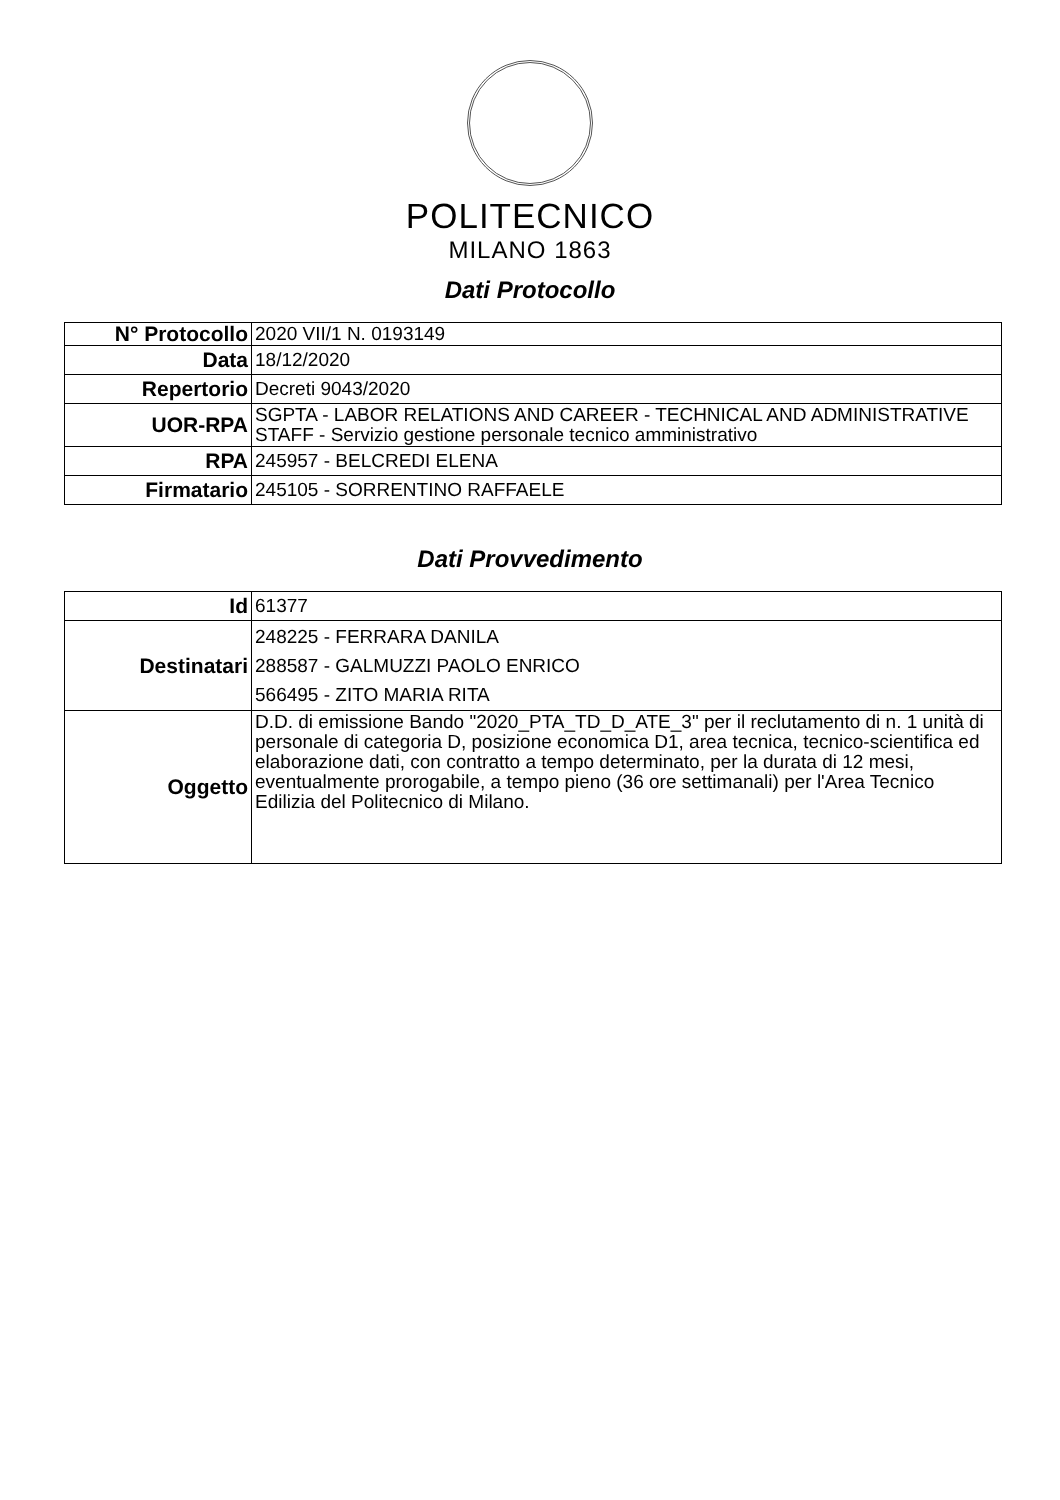POLITECNICO
MILANO 1863
Dati Protocollo
| N° Protocollo | 2020 VII/1 N. 0193149 |
| Data | 18/12/2020 |
| Repertorio | Decreti 9043/2020 |
| UOR-RPA | SGPTA - LABOR RELATIONS AND CAREER - TECHNICAL AND ADMINISTRATIVE STAFF - Servizio gestione personale tecnico amministrativo |
| RPA | 245957 - BELCREDI ELENA |
| Firmatario | 245105 - SORRENTINO RAFFAELE |
Dati Provvedimento
| Id | 61377 |
| Destinatari | 248225 - FERRARA DANILA 288587 - GALMUZZI PAOLO ENRICO 566495 - ZITO MARIA RITA |
| Oggetto | D.D. di emissione Bando "2020_PTA_TD_D_ATE_3" per il reclutamento di n. 1 unità di personale di categoria D, posizione economica D1, area tecnica, tecnico-scientifica ed elaborazione dati, con contratto a tempo determinato, per la durata di 12 mesi, eventualmente prorogabile, a tempo pieno (36 ore settimanali) per l'Area Tecnico Edilizia del Politecnico di Milano. |